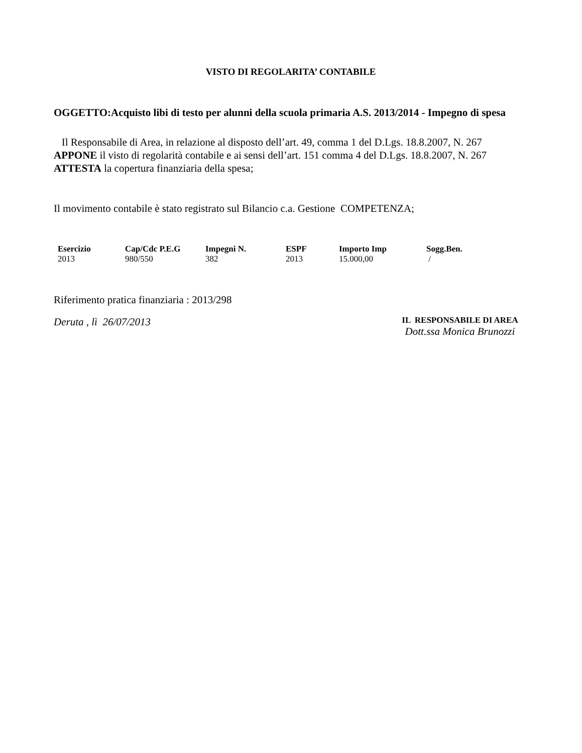VISTO DI REGOLARITA’ CONTABILE
OGGETTO:Acquisto libi di testo per alunni della scuola primaria A.S. 2013/2014 - Impegno di spesa
Il Responsabile di Area, in relazione al disposto dell’art. 49, comma 1 del D.Lgs. 18.8.2007, N. 267 APPONE il visto di regolarità contabile e ai sensi dell’art. 151 comma 4 del D.Lgs. 18.8.2007, N. 267 ATTESTA la copertura finanziaria della spesa;
Il movimento contabile è stato registrato sul Bilancio c.a. Gestione COMPETENZA;
| Esercizio | Cap/Cdc P.E.G | Impegni N. | ESPF | Importo Imp | Sogg.Ben. |
| --- | --- | --- | --- | --- | --- |
| 2013 | 980/550 | 382 | 2013 | 15.000,00 | / |
Riferimento pratica finanziaria : 2013/298
Deruta , lì 26/07/2013
IL RESPONSABILE DI AREA
Dott.ssa Monica Brunozzi